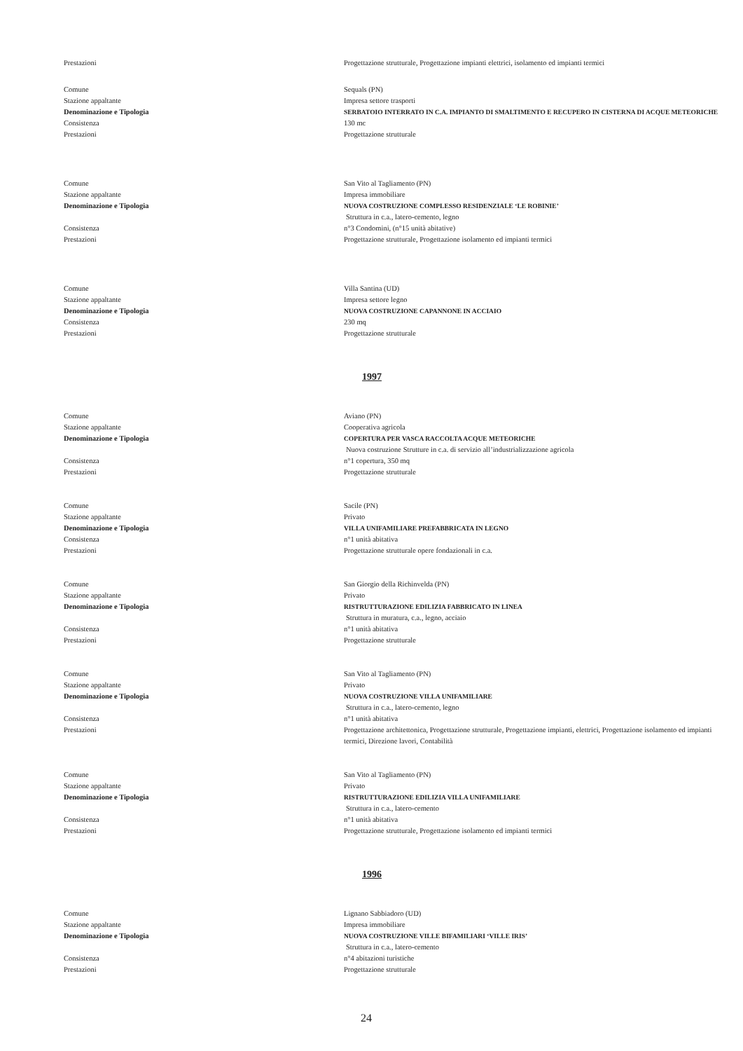Prestazioni Progettazione strutturale, Progettazione impianti elettrici, isolamento ed impianti termici
Comune Sequals (PN)
Stazione appaltante Impresa settore trasporti
Denominazione e Tipologia SERBATOIO INTERRATO IN C.A. IMPIANTO DI SMALTIMENTO E RECUPERO IN CISTERNA DI ACQUE METEORICHE
Consistenza 130 mc
Prestazioni Progettazione strutturale
Comune San Vito al Tagliamento (PN)
Stazione appaltante Impresa immobiliare
Denominazione e Tipologia NUOVA COSTRUZIONE COMPLESSO RESIDENZIALE ‘LE ROBINIE’
Struttura in c.a., latero-cemento, legno
Consistenza n°3 Condomini, (n°15 unità abitative)
Prestazioni Progettazione strutturale, Progettazione isolamento ed impianti termici
Comune Villa Santina (UD)
Stazione appaltante Impresa settore legno
Denominazione e Tipologia NUOVA COSTRUZIONE CAPANNONE IN ACCIAIO
Consistenza 230 mq
Prestazioni Progettazione strutturale
1997
Comune Aviano (PN)
Stazione appaltante Cooperativa agricola
Denominazione e Tipologia COPERTURA PER VASCA RACCOLTA ACQUE METEORICHE
Nuova costruzione Strutture in c.a. di servizio all’industrializzazione agricola
Consistenza n°1 copertura, 350 mq
Prestazioni Progettazione strutturale
Comune Sacile (PN)
Stazione appaltante Privato
Denominazione e Tipologia VILLA UNIFAMILIARE PREFABBRICATA IN LEGNO
Consistenza n°1 unità abitativa
Prestazioni Progettazione strutturale opere fondazionali in c.a.
Comune San Giorgio della Richinvelda (PN)
Stazione appaltante Privato
Denominazione e Tipologia RISTRUTTURAZIONE EDILIZIA FABBRICATO IN LINEA
Struttura in muratura, c.a., legno, acciaio
Consistenza n°1 unità abitativa
Prestazioni Progettazione strutturale
Comune San Vito al Tagliamento (PN)
Stazione appaltante Privato
Denominazione e Tipologia NUOVA COSTRUZIONE VILLA UNIFAMILIARE
Struttura in c.a., latero-cemento, legno
Consistenza n°1 unità abitativa
Prestazioni Progettazione architettonica, Progettazione strutturale, Progettazione impianti, elettrici, Progettazione isolamento ed impianti termici, Direzione lavori, Contabilità
Comune San Vito al Tagliamento (PN)
Stazione appaltante Privato
Denominazione e Tipologia RISTRUTTURAZIONE EDILIZIA VILLA UNIFAMILIARE
Struttura in c.a., latero-cemento
Consistenza n°1 unità abitativa
Prestazioni Progettazione strutturale, Progettazione isolamento ed impianti termici
1996
Comune Lignano Sabbiadoro (UD)
Stazione appaltante Impresa immobiliare
Denominazione e Tipologia NUOVA COSTRUZIONE VILLE BIFAMILIARI ‘VILLE IRIS’
Struttura in c.a., latero-cemento
Consistenza n°4 abitazioni turistiche
Prestazioni Progettazione strutturale
24